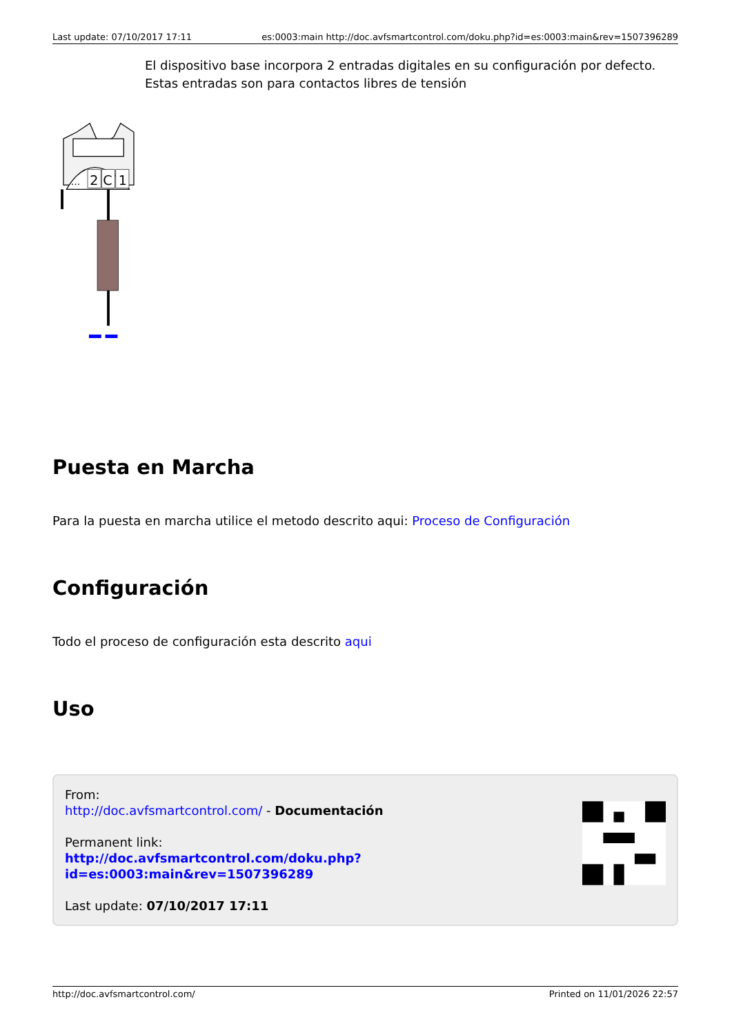Last update: 07/10/2017 17:11 es:0003:main http://doc.avfsmartcontrol.com/doku.php?id=es:0003:main&rev=1507396289
2
C
1
...
El dispositivo base incorpora 2 entradas digitales en su configuración por defecto. Estas entradas son para contactos libres de tensión
Puesta en Marcha
Para la puesta en marcha utilice el metodo descrito aqui: Proceso de Configuración
Configuración
Todo el proceso de configuración esta descrito aqui
Uso
From:
http://doc.avfsmartcontrol.com/ - Documentación
Permanent link:
http://doc.avfsmartcontrol.com/doku.php?id=es:0003:main&rev=1507396289
Last update: 07/10/2017 17:11
http://doc.avfsmartcontrol.com/ Printed on 11/01/2026 22:57